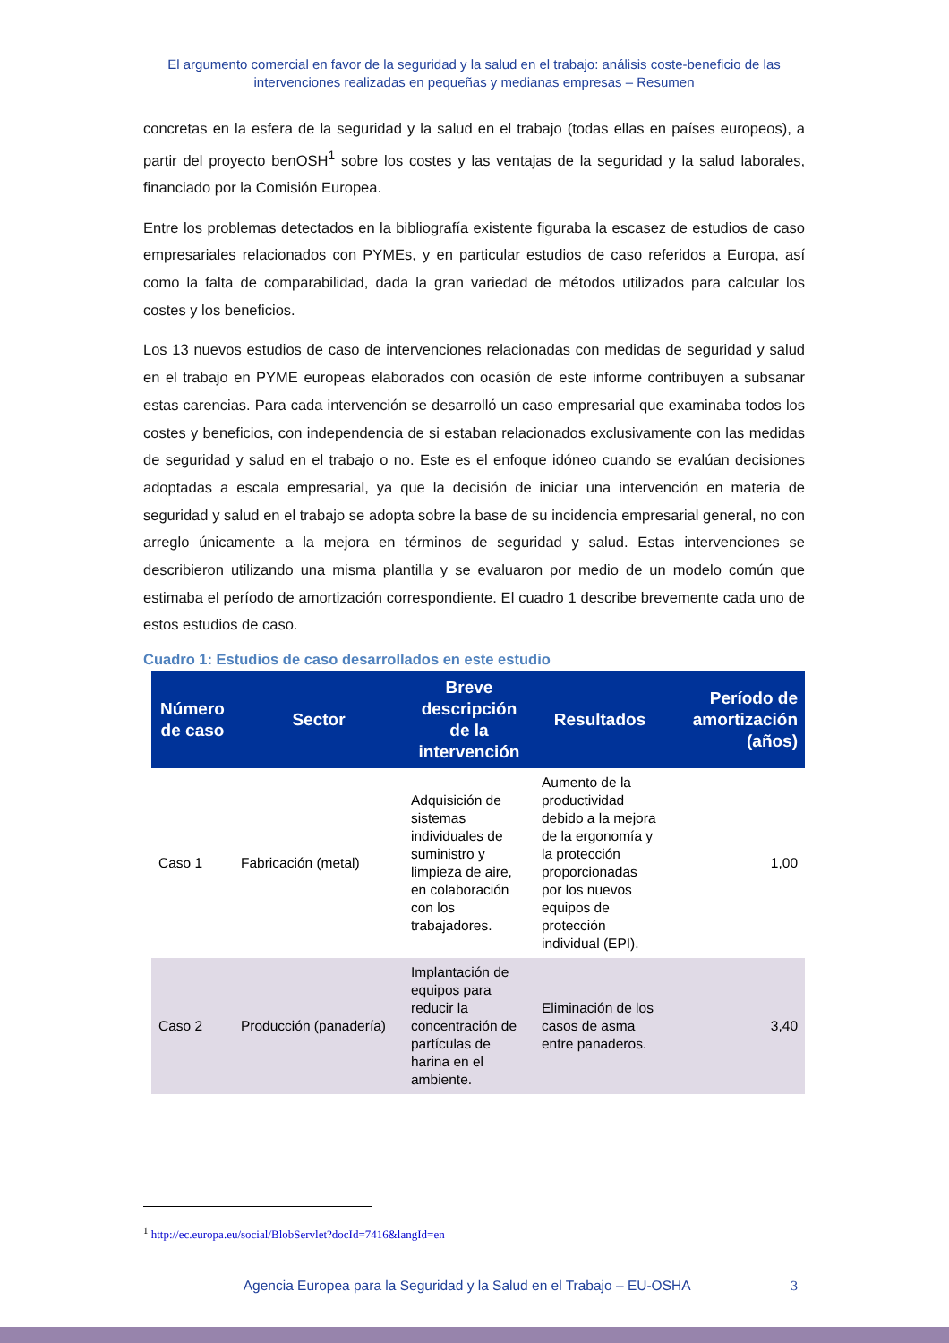El argumento comercial en favor de la seguridad y la salud en el trabajo: análisis coste-beneficio de las
intervenciones realizadas en pequeñas y medianas empresas – Resumen
concretas en la esfera de la seguridad y la salud en el trabajo (todas ellas en países europeos), a partir del proyecto benOSH<sup>1</sup> sobre los costes y las ventajas de la seguridad y la salud laborales, financiado por la Comisión Europea.
Entre los problemas detectados en la bibliografía existente figuraba la escasez de estudios de caso empresariales relacionados con PYMEs, y en particular estudios de caso referidos a Europa, así como la falta de comparabilidad, dada la gran variedad de métodos utilizados para calcular los costes y los beneficios.
Los 13 nuevos estudios de caso de intervenciones relacionadas con medidas de seguridad y salud en el trabajo en PYME europeas elaborados con ocasión de este informe contribuyen a subsanar estas carencias. Para cada intervención se desarrolló un caso empresarial que examinaba todos los costes y beneficios, con independencia de si estaban relacionados exclusivamente con las medidas de seguridad y salud en el trabajo o no. Este es el enfoque idóneo cuando se evalúan decisiones adoptadas a escala empresarial, ya que la decisión de iniciar una intervención en materia de seguridad y salud en el trabajo se adopta sobre la base de su incidencia empresarial general, no con arreglo únicamente a la mejora en términos de seguridad y salud. Estas intervenciones se describieron utilizando una misma plantilla y se evaluaron por medio de un modelo común que estimaba el período de amortización correspondiente. El cuadro 1 describe brevemente cada uno de estos estudios de caso.
Cuadro 1: Estudios de caso desarrollados en este estudio
| Número de caso | Sector | Breve descripción de la intervención | Resultados | Período de amortización (años) |
| --- | --- | --- | --- | --- |
| Caso 1 | Fabricación (metal) | Adquisición de sistemas individuales de suministro y limpieza de aire, en colaboración con los trabajadores. | Aumento de la productividad debido a la mejora de la ergonomía y la protección proporcionadas por los nuevos equipos de protección individual (EPI). | 1,00 |
| Caso 2 | Producción (panadería) | Implantación de equipos para reducir la concentración de partículas de harina en el ambiente. | Eliminación de los casos de asma entre panaderos. | 3,40 |
<sup>1</sup> http://ec.europa.eu/social/BlobServlet?docId=7416&langId=en
Agencia Europea para la Seguridad y la Salud en el Trabajo – EU-OSHA 3